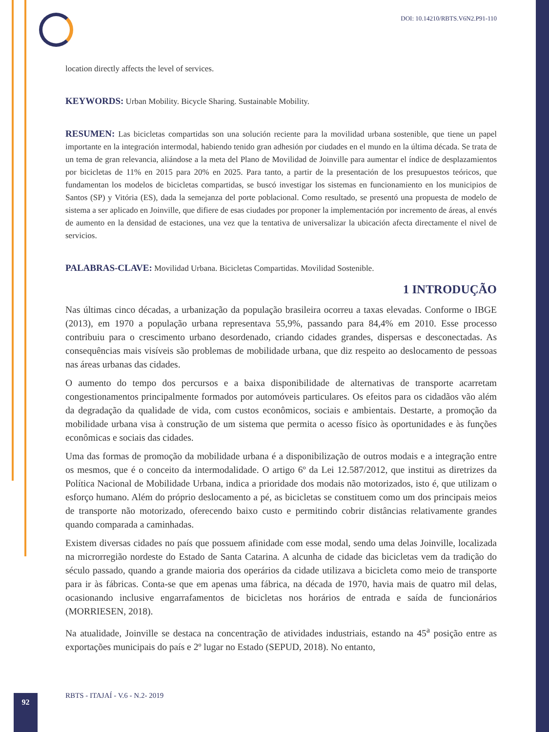DOI: 10.14210/RBTS.V6N2.P91-110
location directly affects the level of services.
KEYWORDS: Urban Mobility. Bicycle Sharing. Sustainable Mobility.
RESUMEN: Las bicicletas compartidas son una solución reciente para la movilidad urbana sostenible, que tiene un papel importante en la integración intermodal, habiendo tenido gran adhesión por ciudades en el mundo en la última década. Se trata de un tema de gran relevancia, aliándose a la meta del Plano de Movilidad de Joinville para aumentar el índice de desplazamientos por bicicletas de 11% en 2015 para 20% en 2025. Para tanto, a partir de la presentación de los presupuestos teóricos, que fundamentan los modelos de bicicletas compartidas, se buscó investigar los sistemas en funcionamiento en los municipios de Santos (SP) y Vitória (ES), dada la semejanza del porte poblacional. Como resultado, se presentó una propuesta de modelo de sistema a ser aplicado en Joinville, que difiere de esas ciudades por proponer la implementación por incremento de áreas, al envés de aumento en la densidad de estaciones, una vez que la tentativa de universalizar la ubicación afecta directamente el nivel de servicios.
PALABRAS-CLAVE: Movilidad Urbana. Bicicletas Compartidas. Movilidad Sostenible.
1 INTRODUÇÃO
Nas últimas cinco décadas, a urbanização da população brasileira ocorreu a taxas elevadas. Conforme o IBGE (2013), em 1970 a população urbana representava 55,9%, passando para 84,4% em 2010. Esse processo contribuiu para o crescimento urbano desordenado, criando cidades grandes, dispersas e desconectadas. As consequências mais visíveis são problemas de mobilidade urbana, que diz respeito ao deslocamento de pessoas nas áreas urbanas das cidades.
O aumento do tempo dos percursos e a baixa disponibilidade de alternativas de transporte acarretam congestionamentos principalmente formados por automóveis particulares. Os efeitos para os cidadãos vão além da degradação da qualidade de vida, com custos econômicos, sociais e ambientais. Destarte, a promoção da mobilidade urbana visa à construção de um sistema que permita o acesso físico às oportunidades e às funções econômicas e sociais das cidades.
Uma das formas de promoção da mobilidade urbana é a disponibilização de outros modais e a integração entre os mesmos, que é o conceito da intermodalidade. O artigo 6º da Lei 12.587/2012, que institui as diretrizes da Política Nacional de Mobilidade Urbana, indica a prioridade dos modais não motorizados, isto é, que utilizam o esforço humano. Além do próprio deslocamento a pé, as bicicletas se constituem como um dos principais meios de transporte não motorizado, oferecendo baixo custo e permitindo cobrir distâncias relativamente grandes quando comparada a caminhadas.
Existem diversas cidades no país que possuem afinidade com esse modal, sendo uma delas Joinville, localizada na microrregião nordeste do Estado de Santa Catarina. A alcunha de cidade das bicicletas vem da tradição do século passado, quando a grande maioria dos operários da cidade utilizava a bicicleta como meio de transporte para ir às fábricas. Conta-se que em apenas uma fábrica, na década de 1970, havia mais de quatro mil delas, ocasionando inclusive engarrafamentos de bicicletas nos horários de entrada e saída de funcionários (MORRIESEN, 2018).
Na atualidade, Joinville se destaca na concentração de atividades industriais, estando na 45<sup>a</sup> posição entre as exportações municipais do país e 2º lugar no Estado (SEPUD, 2018). No entanto,
92
RBTS - ITAJAÍ - V.6 - N.2- 2019